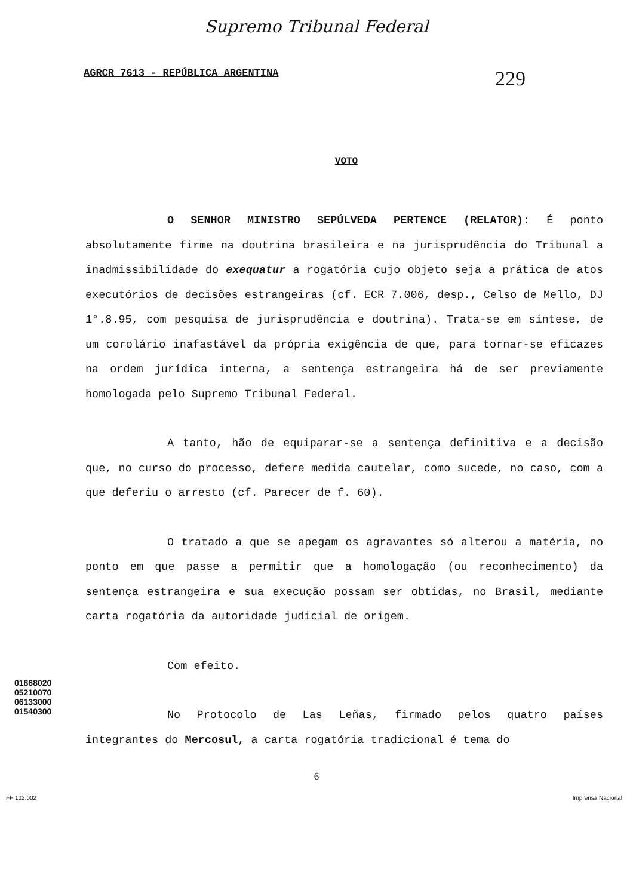Supremo Tribunal Federal
AGRCR 7613 - REPÚBLICA ARGENTINA 229
VOTO
O SENHOR MINISTRO SEPÚLVEDA PERTENCE (RELATOR): É ponto absolutamente firme na doutrina brasileira e na jurisprudência do Tribunal a inadmissibilidade do exequatur a rogatória cujo objeto seja a prática de atos executórios de decisões estrangeiras (cf. ECR 7.006, desp., Celso de Mello, DJ 1°.8.95, com pesquisa de jurisprudência e doutrina). Trata-se em síntese, de um corolário inafastável da própria exigência de que, para tornar-se eficazes na ordem jurídica interna, a sentença estrangeira há de ser previamente homologada pelo Supremo Tribunal Federal.
A tanto, hão de equiparar-se a sentença definitiva e a decisão que, no curso do processo, defere medida cautelar, como sucede, no caso, com a que deferiu o arresto (cf. Parecer de f. 60).
O tratado a que se apegam os agravantes só alterou a matéria, no ponto em que passe a permitir que a homologação (ou reconhecimento) da sentença estrangeira e sua execução possam ser obtidas, no Brasil, mediante carta rogatória da autoridade judicial de origem.
Com efeito.
No Protocolo de Las Leñas, firmado pelos quatro países integrantes do Mercosul, a carta rogatória tradicional é tema do
01868020
05210070
06133000
01540300
6
FF 102.002 Imprensa Nacional